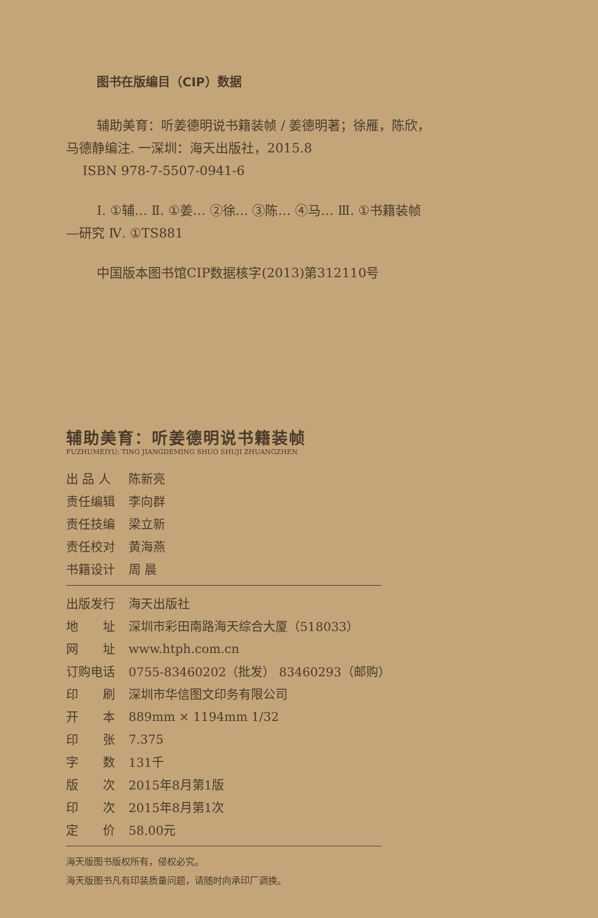图书在版编目（CIP）数据
辅助美育：听姜德明说书籍装帧 / 姜德明著；徐雁，陈欣，马德静编注. 一深圳：海天出版社，2015.8
ISBN 978-7-5507-0941-6
Ⅰ. ①辅… Ⅱ. ①姜… ②徐… ③陈… ④马… Ⅲ. ①书籍装帧—研究 Ⅳ. ①TS881
中国版本图书馆CIP数据核字(2013)第312110号
辅助美育：听姜德明说书籍装帧
FUZHUMEIYU: TING JIANGDEMING SHUO SHUJI ZHUANGZHEN
| 出 品 人 | 陈新亮 |
| 责任编辑 | 李向群 |
| 责任技编 | 梁立新 |
| 责任校对 | 黄海燕 |
| 书籍设计 | 周 晨 |
| 出版发行 | 海天出版社 |
| 地 址 | 深圳市彩田南路海天综合大厦（518033） |
| 网 址 | www.htph.com.cn |
| 订购电话 | 0755-83460202（批发） 83460293（邮购） |
| 印 刷 | 深圳市华信图文印务有限公司 |
| 开 本 | 889mm × 1194mm 1/32 |
| 印 张 | 7.375 |
| 字 数 | 131千 |
| 版 次 | 2015年8月第1版 |
| 印 次 | 2015年8月第1次 |
| 定 价 | 58.00元 |
海天版图书版权所有，侵权必究。
海天版图书凡有印装质量问题，请随时向承印厂调换。